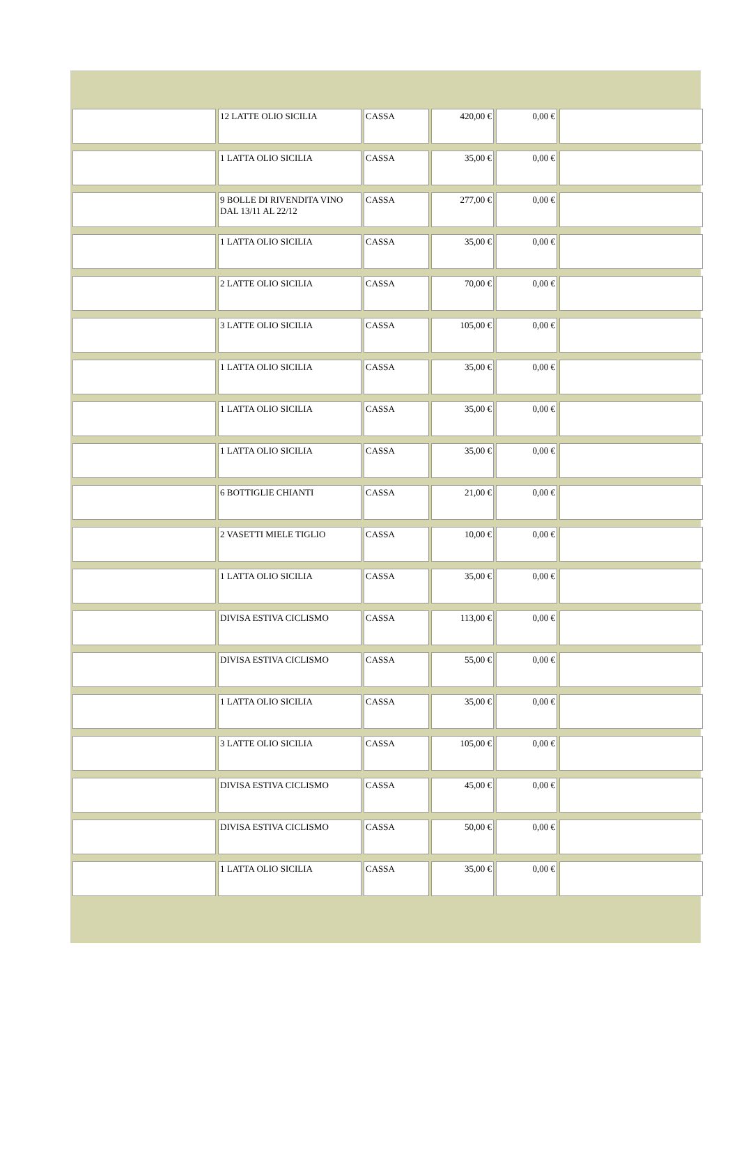| | 12 LATTE OLIO SICILIA | CASSA | 420,00 € | 0,00 € | |
| | 1 LATTA OLIO SICILIA | CASSA | 35,00 € | 0,00 € | |
| | 9 BOLLE DI RIVENDITA VINO DAL 13/11 AL 22/12 | CASSA | 277,00 € | 0,00 € | |
| | 1 LATTA OLIO SICILIA | CASSA | 35,00 € | 0,00 € | |
| | 2 LATTE OLIO SICILIA | CASSA | 70,00 € | 0,00 € | |
| | 3 LATTE OLIO SICILIA | CASSA | 105,00 € | 0,00 € | |
| | 1 LATTA OLIO SICILIA | CASSA | 35,00 € | 0,00 € | |
| | 1 LATTA OLIO SICILIA | CASSA | 35,00 € | 0,00 € | |
| | 1 LATTA OLIO SICILIA | CASSA | 35,00 € | 0,00 € | |
| | 6 BOTTIGLIE CHIANTI | CASSA | 21,00 € | 0,00 € | |
| | 2 VASETTI MIELE TIGLIO | CASSA | 10,00 € | 0,00 € | |
| | 1 LATTA OLIO SICILIA | CASSA | 35,00 € | 0,00 € | |
| | DIVISA ESTIVA CICLISMO | CASSA | 113,00 € | 0,00 € | |
| | DIVISA ESTIVA CICLISMO | CASSA | 55,00 € | 0,00 € | |
| | 1 LATTA OLIO SICILIA | CASSA | 35,00 € | 0,00 € | |
| | 3 LATTE OLIO SICILIA | CASSA | 105,00 € | 0,00 € | |
| | DIVISA ESTIVA CICLISMO | CASSA | 45,00 € | 0,00 € | |
| | DIVISA ESTIVA CICLISMO | CASSA | 50,00 € | 0,00 € | |
| | 1 LATTA OLIO SICILIA | CASSA | 35,00 € | 0,00 € | |